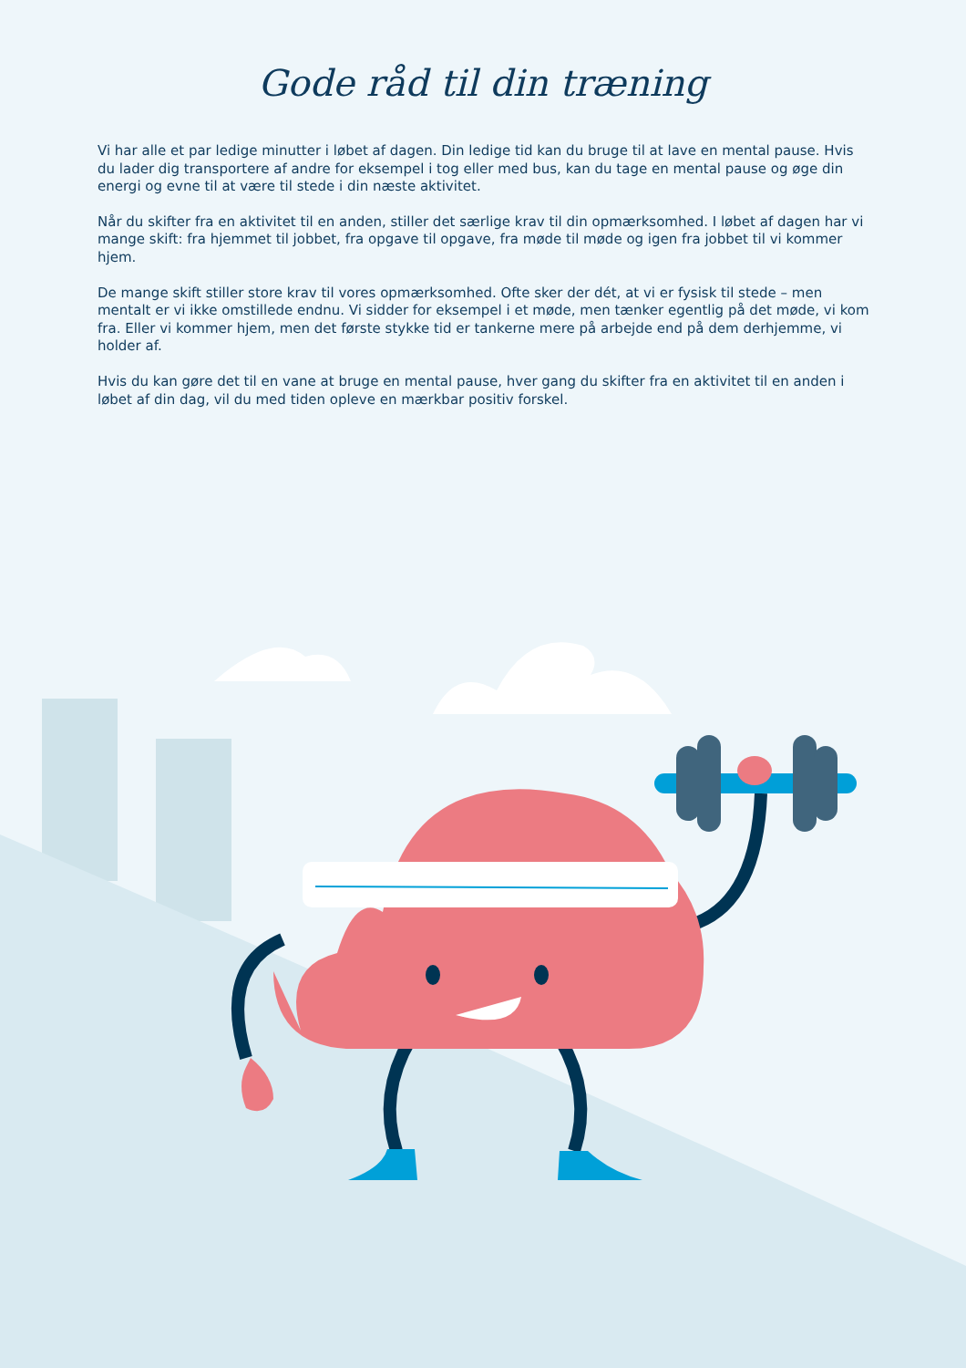Gode råd til din træning
Vi har alle et par ledige minutter i løbet af dagen. Din ledige tid kan du bruge til at lave en mental pause. Hvis du lader dig transportere af andre for eksempel i tog eller med bus, kan du tage en mental pause og øge din energi og evne til at være til stede i din næste aktivitet.
Når du skifter fra en aktivitet til en anden, stiller det særlige krav til din opmærksomhed. I løbet af dagen har vi mange skift: fra hjemmet til jobbet, fra opgave til opgave, fra møde til møde og igen fra jobbet til vi kommer hjem.
De mange skift stiller store krav til vores opmærksomhed. Ofte sker der dét, at vi er fysisk til stede – men mentalt er vi ikke omstillede endnu. Vi sidder for eksempel i et møde, men tænker egentlig på det møde, vi kom fra. Eller vi kommer hjem, men det første stykke tid er tankerne mere på arbejde end på dem derhjemme, vi holder af.
Hvis du kan gøre det til en vane at bruge en mental pause, hver gang du skifter fra en aktivitet til en anden i løbet af din dag, vil du med tiden opleve en mærkbar positiv forskel.